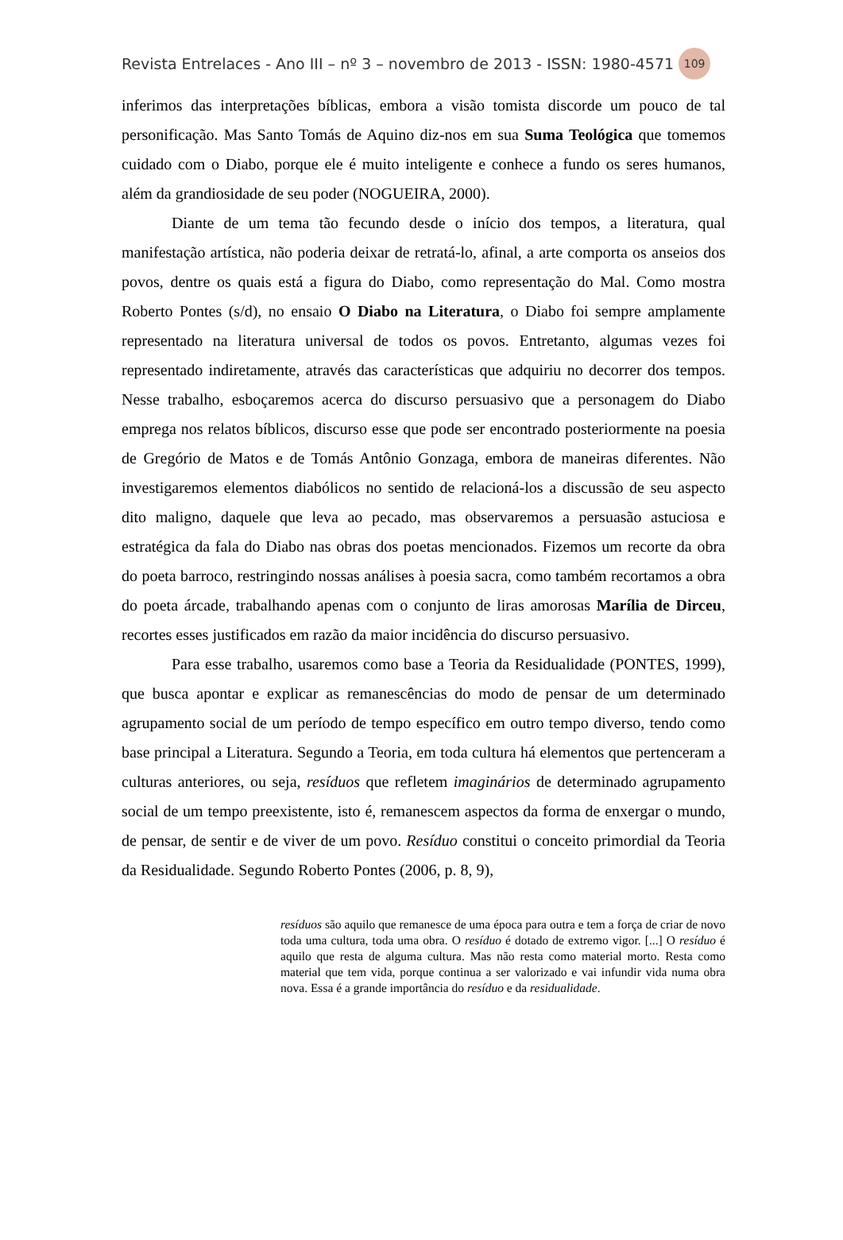Revista Entrelaces - Ano III – nº 3 – novembro de 2013 - ISSN: 1980-4571 109
inferimos das interpretações bíblicas, embora a visão tomista discorde um pouco de tal personificação. Mas Santo Tomás de Aquino diz-nos em sua Suma Teológica que tomemos cuidado com o Diabo, porque ele é muito inteligente e conhece a fundo os seres humanos, além da grandiosidade de seu poder (NOGUEIRA, 2000).
Diante de um tema tão fecundo desde o início dos tempos, a literatura, qual manifestação artística, não poderia deixar de retratá-lo, afinal, a arte comporta os anseios dos povos, dentre os quais está a figura do Diabo, como representação do Mal. Como mostra Roberto Pontes (s/d), no ensaio O Diabo na Literatura, o Diabo foi sempre amplamente representado na literatura universal de todos os povos. Entretanto, algumas vezes foi representado indiretamente, através das características que adquiriu no decorrer dos tempos. Nesse trabalho, esboçaremos acerca do discurso persuasivo que a personagem do Diabo emprega nos relatos bíblicos, discurso esse que pode ser encontrado posteriormente na poesia de Gregório de Matos e de Tomás Antônio Gonzaga, embora de maneiras diferentes. Não investigaremos elementos diabólicos no sentido de relacioná-los a discussão de seu aspecto dito maligno, daquele que leva ao pecado, mas observaremos a persuasão astuciosa e estratégica da fala do Diabo nas obras dos poetas mencionados. Fizemos um recorte da obra do poeta barroco, restringindo nossas análises à poesia sacra, como também recortamos a obra do poeta árcade, trabalhando apenas com o conjunto de liras amorosas Marília de Dirceu, recortes esses justificados em razão da maior incidência do discurso persuasivo.
Para esse trabalho, usaremos como base a Teoria da Residualidade (PONTES, 1999), que busca apontar e explicar as remanescências do modo de pensar de um determinado agrupamento social de um período de tempo específico em outro tempo diverso, tendo como base principal a Literatura. Segundo a Teoria, em toda cultura há elementos que pertenceram a culturas anteriores, ou seja, resíduos que refletem imaginários de determinado agrupamento social de um tempo preexistente, isto é, remanescem aspectos da forma de enxergar o mundo, de pensar, de sentir e de viver de um povo. Resíduo constitui o conceito primordial da Teoria da Residualidade. Segundo Roberto Pontes (2006, p. 8, 9),
resíduos são aquilo que remanesce de uma época para outra e tem a força de criar de novo toda uma cultura, toda uma obra. O resíduo é dotado de extremo vigor. [...] O resíduo é aquilo que resta de alguma cultura. Mas não resta como material morto. Resta como material que tem vida, porque continua a ser valorizado e vai infundir vida numa obra nova. Essa é a grande importância do resíduo e da residualidade.